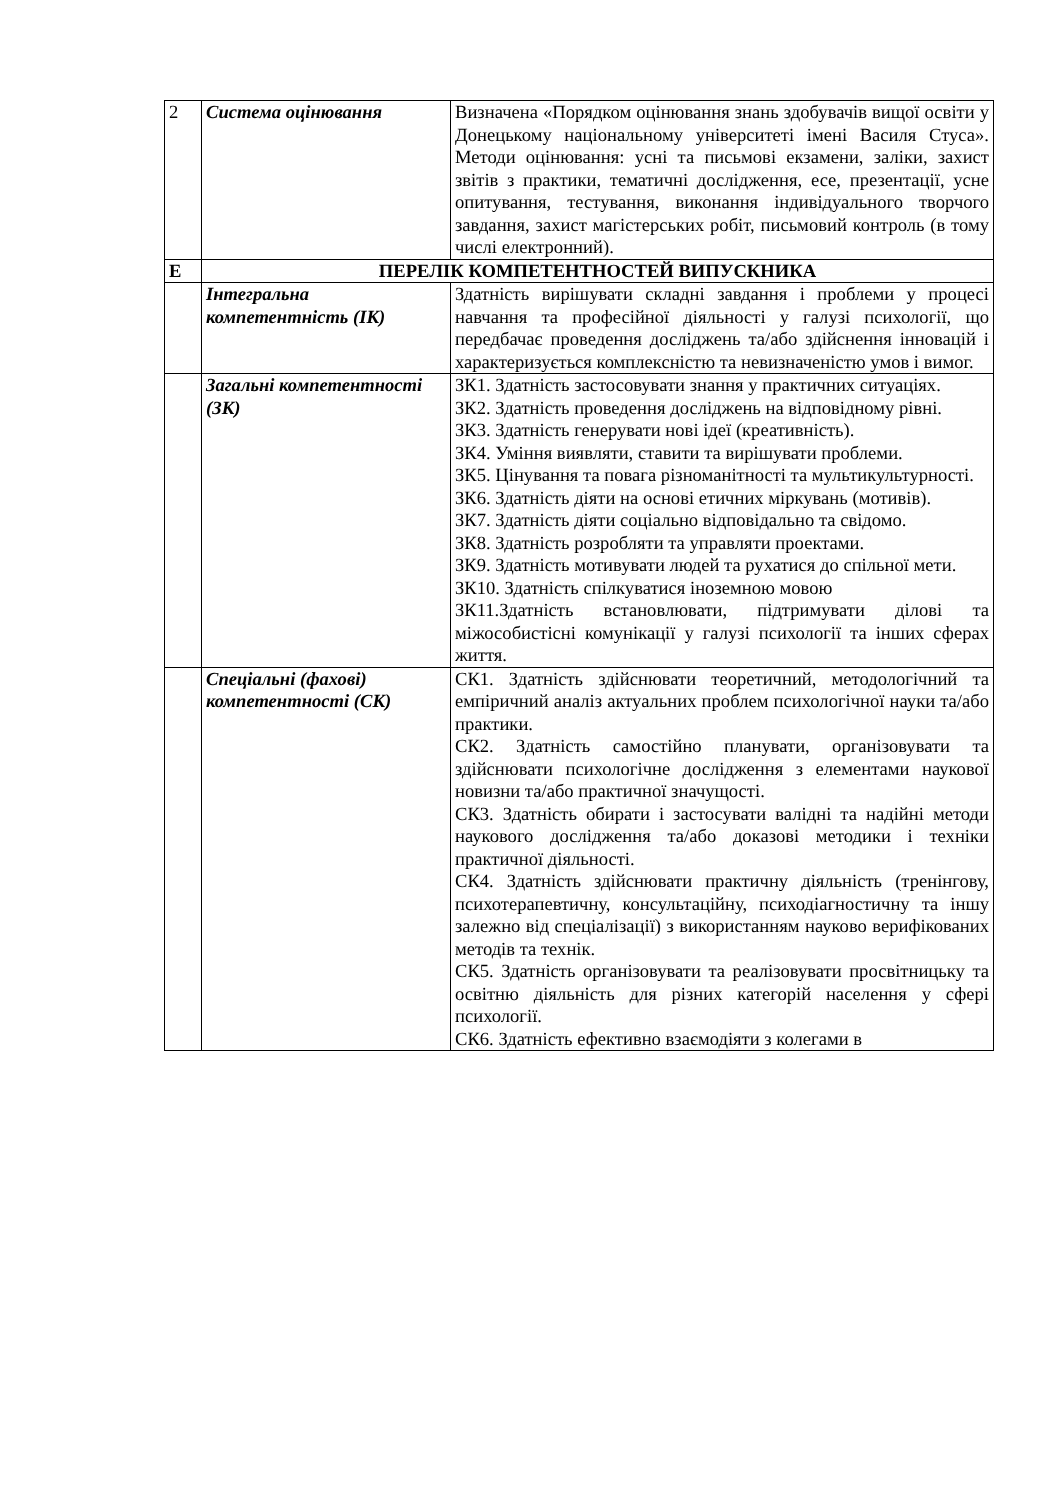| 2 | Система оцінювання | Визначена «Порядком оцінювання знань здобувачів вищої освіти у Донецькому національному університеті імені Василя Стуса». Методи оцінювання: усні та письмові екзамени, заліки, захист звітів з практики, тематичні дослідження, есе, презентації, усне опитування, тестування, виконання індивідуального творчого завдання, захист магістерських робіт, письмовий контроль (в тому числі електронний). |
| Е | ПЕРЕЛІК КОМПЕТЕНТНОСТЕЙ ВИПУСКНИКА | |
| | Інтегральна компетентність (ІК) | Здатність вирішувати складні завдання і проблеми у процесі навчання та професійної діяльності у галузі психології, що передбачає проведення досліджень та/або здійснення інновацій і характеризується комплексністю та невизначеністю умов і вимог. |
| | Загальні компетентності (ЗК) | ЗК1. Здатність застосовувати знання у практичних ситуаціях. ЗК2. Здатність проведення досліджень на відповідному рівні. ЗК3. Здатність генерувати нові ідеї (креативність). ЗК4. Уміння виявляти, ставити та вирішувати проблеми. ЗК5. Цінування та повага різноманітності та мультикультурності. ЗК6. Здатність діяти на основі етичних міркувань (мотивів). ЗК7. Здатність діяти соціально відповідально та свідомо. ЗК8. Здатність розробляти та управляти проектами. ЗК9. Здатність мотивувати людей та рухатися до спільної мети. ЗК10. Здатність спілкуватися іноземною мовою ЗК11.Здатність встановлювати, підтримувати ділові та міжособистісні комунікації у галузі психології та інших сферах життя. |
| | Спеціальні (фахові) компетентності (СК) | СК1. Здатність здійснювати теоретичний, методологічний та емпіричний аналіз актуальних проблем психологічної науки та/або практики. СК2. Здатність самостійно планувати, організовувати та здійснювати психологічне дослідження з елементами наукової новизни та/або практичної значущості. СК3. Здатність обирати і застосувати валідні та надійні методи наукового дослідження та/або доказові методики і техніки практичної діяльності. СК4. Здатність здійснювати практичну діяльність (тренінгову, психотерапевтичну, консультаційну, психодіагностичну та іншу залежно від спеціалізації) з використанням науково верифікованих методів та технік. СК5. Здатність організовувати та реалізовувати просвітницьку та освітню діяльність для різних категорій населення у сфері психології. СК6. Здатність ефективно взаємодіяти з колегами в |